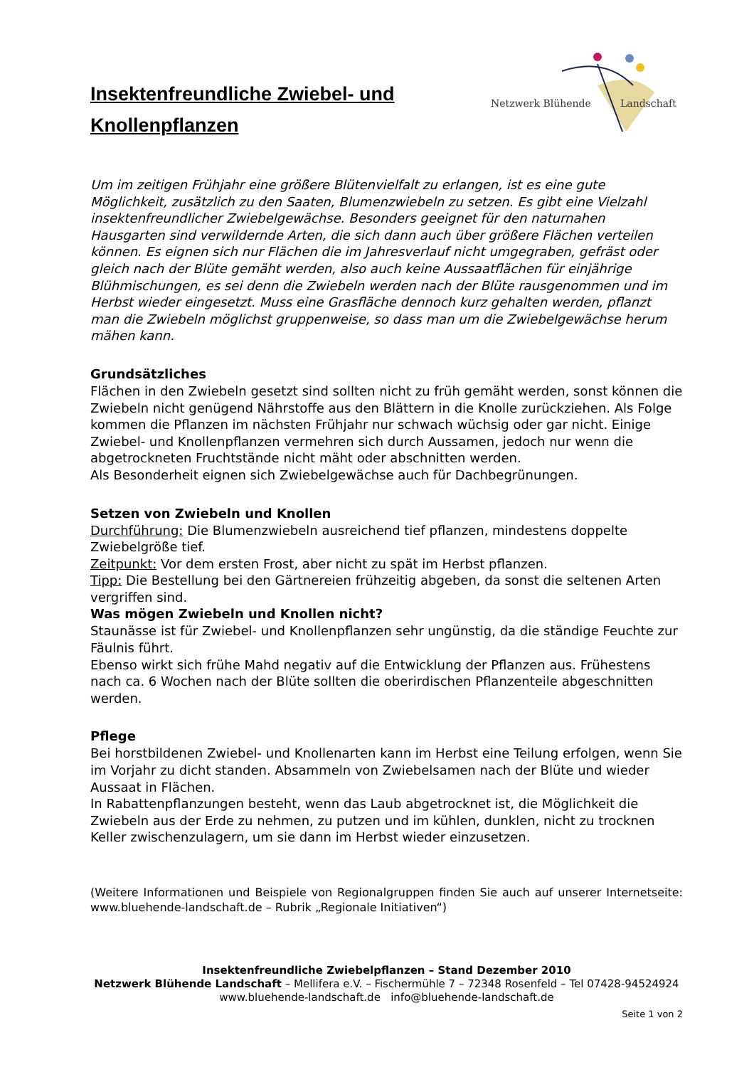Insektenfreundliche Zwiebel- und
Knollenpflanzen
Netzwerk Blühende
Landschaft
Um im zeitigen Frühjahr eine größere Blütenvielfalt zu erlangen, ist es eine gute Möglichkeit, zusätzlich zu den Saaten, Blumenzwiebeln zu setzen. Es gibt eine Vielzahl insektenfreundlicher Zwiebelgewächse. Besonders geeignet für den naturnahen Hausgarten sind verwildernde Arten, die sich dann auch über größere Flächen verteilen können. Es eignen sich nur Flächen die im Jahresverlauf nicht umgegraben, gefräst oder gleich nach der Blüte gemäht werden, also auch keine Aussaatflächen für einjährige Blühmischungen, es sei denn die Zwiebeln werden nach der Blüte rausgenommen und im Herbst wieder eingesetzt. Muss eine Grasfläche dennoch kurz gehalten werden, pflanzt man die Zwiebeln möglichst gruppenweise, so dass man um die Zwiebelgewächse herum mähen kann.
Grundsätzliches
Flächen in den Zwiebeln gesetzt sind sollten nicht zu früh gemäht werden, sonst können die Zwiebeln nicht genügend Nährstoffe aus den Blättern in die Knolle zurückziehen. Als Folge kommen die Pflanzen im nächsten Frühjahr nur schwach wüchsig oder gar nicht. Einige Zwiebel- und Knollenpflanzen vermehren sich durch Aussamen, jedoch nur wenn die abgetrockneten Fruchtstände nicht mäht oder abschnitten werden.
Als Besonderheit eignen sich Zwiebelgewächse auch für Dachbegrünungen.
Setzen von Zwiebeln und Knollen
Durchführung: Die Blumenzwiebeln ausreichend tief pflanzen, mindestens doppelte Zwiebelgröße tief.
Zeitpunkt: Vor dem ersten Frost, aber nicht zu spät im Herbst pflanzen.
Tipp: Die Bestellung bei den Gärtnereien frühzeitig abgeben, da sonst die seltenen Arten vergriffen sind.
Was mögen Zwiebeln und Knollen nicht?
Staunässe ist für Zwiebel- und Knollenpflanzen sehr ungünstig, da die ständige Feuchte zur Fäulnis führt.
Ebenso wirkt sich frühe Mahd negativ auf die Entwicklung der Pflanzen aus. Frühestens nach ca. 6 Wochen nach der Blüte sollten die oberirdischen Pflanzenteile abgeschnitten werden.
Pflege
Bei horstbildenen Zwiebel- und Knollenarten kann im Herbst eine Teilung erfolgen, wenn Sie im Vorjahr zu dicht standen. Absammeln von Zwiebelsamen nach der Blüte und wieder Aussaat in Flächen.
In Rabattenpflanzungen besteht, wenn das Laub abgetrocknet ist, die Möglichkeit die Zwiebeln aus der Erde zu nehmen, zu putzen und im kühlen, dunklen, nicht zu trocknen Keller zwischenzulagern, um sie dann im Herbst wieder einzusetzen.
(Weitere Informationen und Beispiele von Regionalgruppen finden Sie auch auf unserer Internetseite: www.bluehende-landschaft.de – Rubrik „Regionale Initiativen“)
Insektenfreundliche Zwiebelpflanzen – Stand Dezember 2010
Netzwerk Blühende Landschaft – Mellifera e.V. – Fischermühle 7 – 72348 Rosenfeld – Tel 07428-94524924
www.bluehende-landschaft.de info@bluehende-landschaft.de
Seite 1 von 2